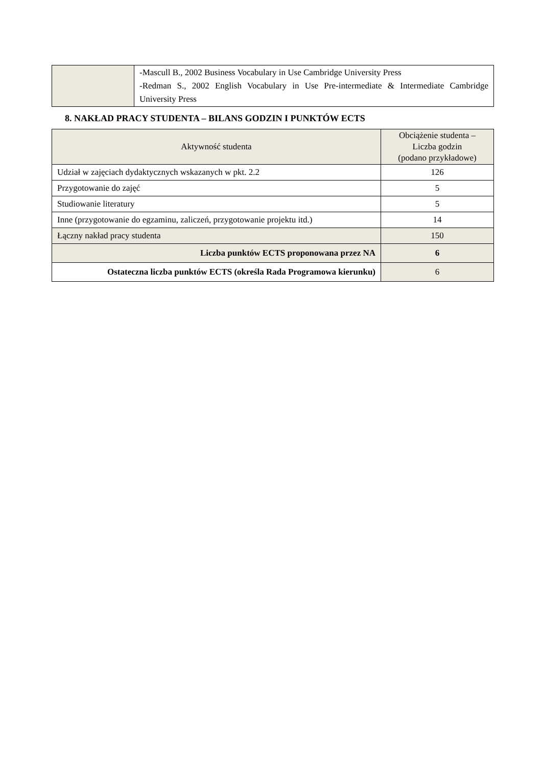| | -Mascull B., 2002 Business Vocabulary in Use Cambridge University Press -Redman S., 2002 English Vocabulary in Use Pre-intermediate & Intermediate Cambridge University Press |
8. NAKŁAD PRACY STUDENTA – BILANS GODZIN I PUNKTÓW ECTS
| Aktywność studenta | Obciążenie studenta – Liczba godzin (podano przykładowe) |
| --- | --- |
| Udział w zajęciach dydaktycznych wskazanych w pkt. 2.2 | 126 |
| Przygotowanie do zajęć | 5 |
| Studiowanie literatury | 5 |
| Inne (przygotowanie do egzaminu, zaliczeń, przygotowanie projektu itd.) | 14 |
| Łączny nakład pracy studenta | 150 |
| Liczba punktów ECTS proponowana przez NA | 6 |
| Ostateczna liczba punktów ECTS (określa Rada Programowa kierunku) | 6 |